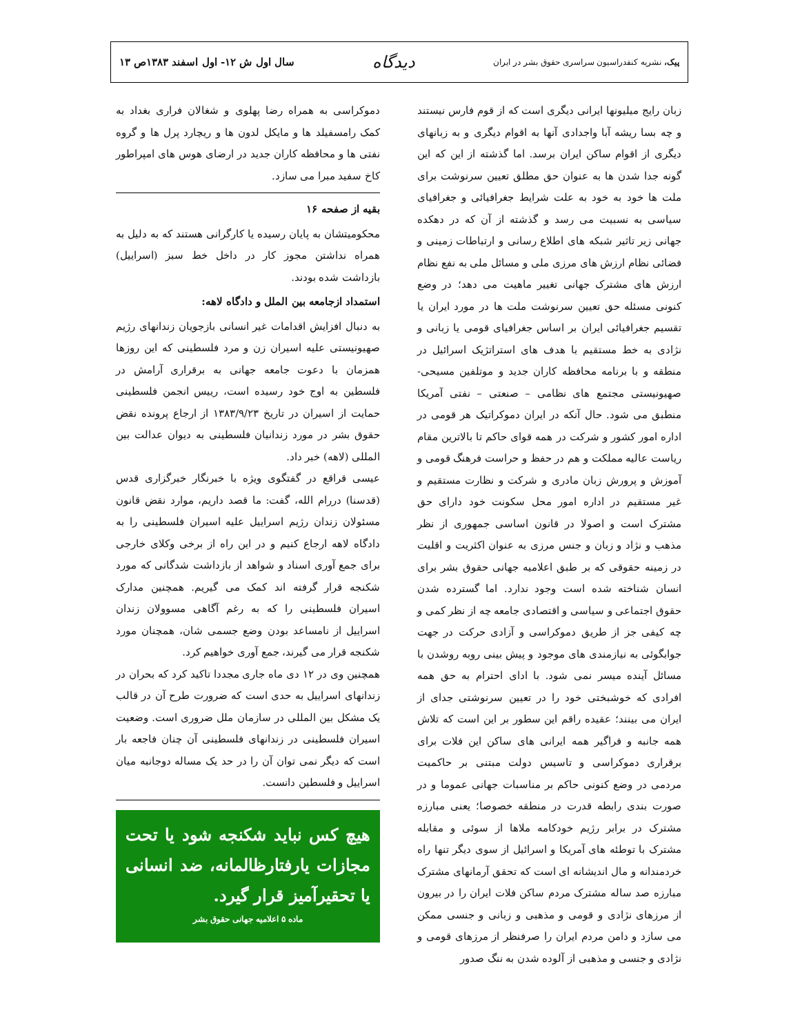پیک، نشریه کنفدراسیون سراسری حقوق بشر در ایران دیدگاه سال اول ش ۱۲- اول اسفند ۱۳۸۳ص ۱۳
زبان رایج میلیونها ایرانی دیگری است که از قوم فارس نیستند و چه بسا ریشه آبا واجدادی آنها به اقوام دیگری و به زبانهای دیگری از اقوام ساکن ایران برسد. اما گذشته از این که این گونه جدا شدن ها به عنوان حق مطلق تعیین سرنوشت برای ملت ها خود به خود به علت شرایط جغرافیائی و جغرافیای سیاسی به نسبیت می رسد و گذشته از آن که در دهکده جهانی زیر تاثیر شبکه های اطلاع رسانی و ارتباطات زمینی و فضائی نظام ارزش های مرزی ملی و مسائل ملی به نفع نظام ارزش های مشترک جهانی تغییر ماهیت می دهد؛ در وضع کنونی مسئله حق تعیین سرنوشت ملت ها در مورد ایران یا تقسیم جغرافیائی ایران بر اساس جغرافیای قومی یا زبانی و نژادی به خط مستقیم با هدف های استراتژیک اسرائیل در منطقه و با برنامه محافظه کاران جدید و موتلفین مسیحی- صهیونیستی مجتمع های نظامی – صنعتی – نفتی آمریکا منطبق می شود. حال آنکه در ایران دموکراتیک هر قومی در اداره امور کشور و شرکت در همه قوای حاکم تا بالاترین مقام ریاست عالیه مملکت و هم در حفظ و حراست فرهنگ قومی و آموزش و پرورش زبان مادری و شرکت و نظارت مستقیم و غیر مستقیم در اداره امور محل سکونت خود دارای حق مشترک است و اصولا در قانون اساسی جمهوری از نظر مذهب و نژاد و زبان و جنس مرزی به عنوان اکثریت و اقلیت در زمینه حقوقی که بر طبق اعلامیه جهانی حقوق بشر برای انسان شناخته شده است وجود ندارد. اما گسترده شدن حقوق اجتماعی و سیاسی و اقتصادی جامعه چه از نظر کمی و چه کیفی جز از طریق دموکراسی و آزادی حرکت در جهت جوابگوئی به نیازمندی های موجود و پیش بینی روبه روشدن با مسائل آینده میسر نمی شود. با ادای احترام به حق همه افرادی که خوشبختی خود را در تعیین سرنوشتی جدای از ایران می بینند؛ عقیده راقم این سطور بر این است که تلاش همه جانبه و فراگیر همه ایرانی های ساکن این فلات برای برقراری دموکراسی و تاسیس دولت مبتنی بر حاکمیت مردمی در وضع کنونی حاکم بر مناسبات جهانی عموما و در صورت بندی رابطه قدرت در منطقه خصوصا؛ یعنی مبارزه مشترک در برابر رژیم خودکامه ملاها از سوئی و مقابله مشترک با توطئه های آمریکا و اسرائیل از سوی دیگر تنها راه خردمندانه و مال اندیشانه ای است که تحقق آرمانهای مشترک مبارزه صد ساله مشترک مردم ساکن فلات ایران را در بیرون از مرزهای نژادی و قومی و مذهبی و زبانی و جنسی ممکن می سازد و دامن مردم ایران را صرفنظر از مرزهای قومی و نژادی و جنسی و مذهبی از آلوده شدن به ننگ صدور
دموکراسی به همراه رضا پهلوی و شغالان فراری بغداد به کمک رامسفیلد ها و مایکل لدون ها و ریچارد پرل ها و گروه نفتی ها و محافظه کاران جدید در ارضای هوس های امپراطور کاخ سفید مبرا می سازد.
بقیه از صفحه ۱۶
محکومیتشان به پایان رسیده یا کارگرانی هستند که به دلیل به همراه نداشتن مجوز کار در داخل خط سبز (اسراییل) بازداشت شده بودند.
استمداد ازجامعه بین الملل و دادگاه لاهه:
به دنبال افزایش اقدامات غیر انسانی بازجویان زندانهای رژیم صهیونیستی علیه اسیران زن و مرد فلسطینی که این روزها همزمان با دعوت جامعه جهانی به برقراری آرامش در فلسطین به اوج خود رسیده است، رییس انجمن فلسطینی حمایت از اسیران در تاریخ ۱۳۸۳/۹/۲۳ از ارجاع پرونده نقض حقوق بشر در مورد زندانیان فلسطینی به دیوان عدالت بین المللی (لاهه) خبر داد.
عیسی قراقع در گفتگوی ویژه با خبرنگار خبرگزاری قدس (قدسنا) دررام الله، گفت: ما قصد داریم، موارد نقض قانون مسئولان زندان رژیم اسراییل علیه اسیران فلسطینی را به دادگاه لاهه ارجاع کنیم و در این راه از برخی وکلای خارجی برای جمع آوری اسناد و شواهد از بازداشت شدگانی که مورد شکنجه قرار گرفته اند کمک می گیریم. همچنین مدارک اسیران فلسطینی را که به رغم آگاهی مسوولان زندان اسراییل از نامساعد بودن وضع جسمی شان، همچنان مورد شکنجه قرار می گیرند، جمع آوری خواهیم کرد.
همچنین وی در ۱۲ دی ماه جاری مجددا تاکید کرد که بحران در زندانهای اسراییل به حدی است که ضرورت طرح آن در قالب یک مشکل بین المللی در سازمان ملل ضروری است. وضعیت اسیران فلسطینی در زندانهای فلسطینی آن چنان فاجعه بار است که دیگر نمی توان آن را در حد یک مساله دوجانبه میان اسراییل و فلسطین دانست.
هیچ کس نباید شکنجه شود یا تحت مجازات یارفتارظالمانه، ضد انسانی یا تحقیرآمیز قرار گیرد.
ماده ۵ اعلامیه جهانی حقوق بشر